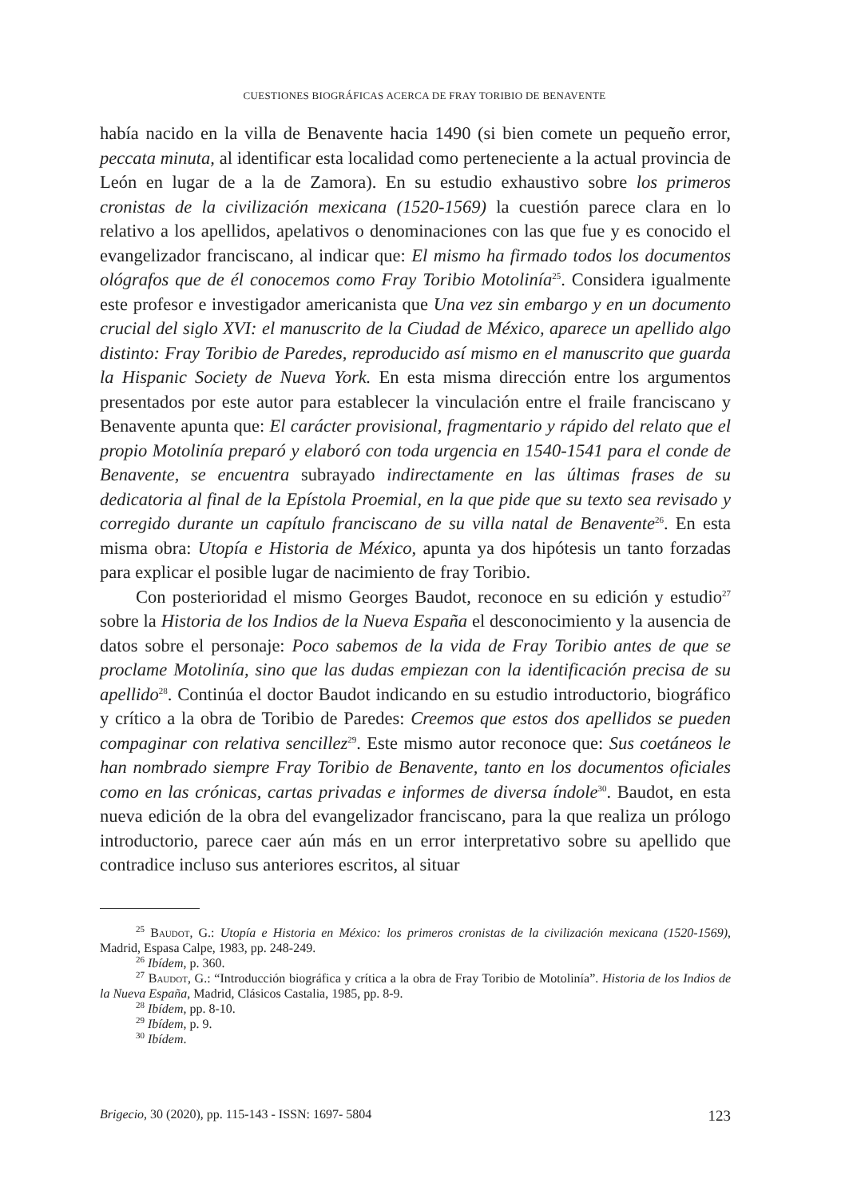CUESTIONES BIOGRÁFICAS ACERCA DE FRAY TORIBIO DE BENAVENTE
había nacido en la villa de Benavente hacia 1490 (si bien comete un pequeño error, peccata minuta, al identificar esta localidad como perteneciente a la actual provincia de León en lugar de a la de Zamora). En su estudio exhaustivo sobre los primeros cronistas de la civilización mexicana (1520-1569) la cuestión parece clara en lo relativo a los apellidos, apelativos o denominaciones con las que fue y es conocido el evangelizador franciscano, al indicar que: El mismo ha firmado todos los documentos ológrafos que de él conocemos como Fray Toribio Motolinía<sup>25</sup>. Considera igualmente este profesor e investigador americanista que Una vez sin embargo y en un documento crucial del siglo XVI: el manuscrito de la Ciudad de México, aparece un apellido algo distinto: Fray Toribio de Paredes, reproducido así mismo en el manuscrito que guarda la Hispanic Society de Nueva York. En esta misma dirección entre los argumentos presentados por este autor para establecer la vinculación entre el fraile franciscano y Benavente apunta que: El carácter provisional, fragmentario y rápido del relato que el propio Motolinía preparó y elaboró con toda urgencia en 1540-1541 para el conde de Benavente, se encuentra subrayado indirectamente en las últimas frases de su dedicatoria al final de la Epístola Proemial, en la que pide que su texto sea revisado y corregido durante un capítulo franciscano de su villa natal de Benavente<sup>26</sup>. En esta misma obra: Utopía e Historia de México, apunta ya dos hipótesis un tanto forzadas para explicar el posible lugar de nacimiento de fray Toribio.
Con posterioridad el mismo Georges Baudot, reconoce en su edición y estudio<sup>27</sup> sobre la Historia de los Indios de la Nueva España el desconocimiento y la ausencia de datos sobre el personaje: Poco sabemos de la vida de Fray Toribio antes de que se proclame Motolinía, sino que las dudas empiezan con la identificación precisa de su apellido<sup>28</sup>. Continúa el doctor Baudot indicando en su estudio introductorio, biográfico y crítico a la obra de Toribio de Paredes: Creemos que estos dos apellidos se pueden compaginar con relativa sencillez<sup>29</sup>. Este mismo autor reconoce que: Sus coetáneos le han nombrado siempre Fray Toribio de Benavente, tanto en los documentos oficiales como en las crónicas, cartas privadas e informes de diversa índole<sup>30</sup>. Baudot, en esta nueva edición de la obra del evangelizador franciscano, para la que realiza un prólogo introductorio, parece caer aún más en un error interpretativo sobre su apellido que contradice incluso sus anteriores escritos, al situar
<sup>25</sup> Baudot, G.: Utopía e Historia en México: los primeros cronistas de la civilización mexicana (1520-1569), Madrid, Espasa Calpe, 1983, pp. 248-249.
<sup>26</sup> Ibídem, p. 360.
<sup>27</sup> Baudot, G.: “Introducción biográfica y crítica a la obra de Fray Toribio de Motolinía”. Historia de los Indios de la Nueva España, Madrid, Clásicos Castalia, 1985, pp. 8-9.
<sup>28</sup> Ibídem, pp. 8-10.
<sup>29</sup> Ibídem, p. 9.
<sup>30</sup> Ibídem.
Brigecio, 30 (2020), pp. 115-143 - ISSN: 1697- 5804 123